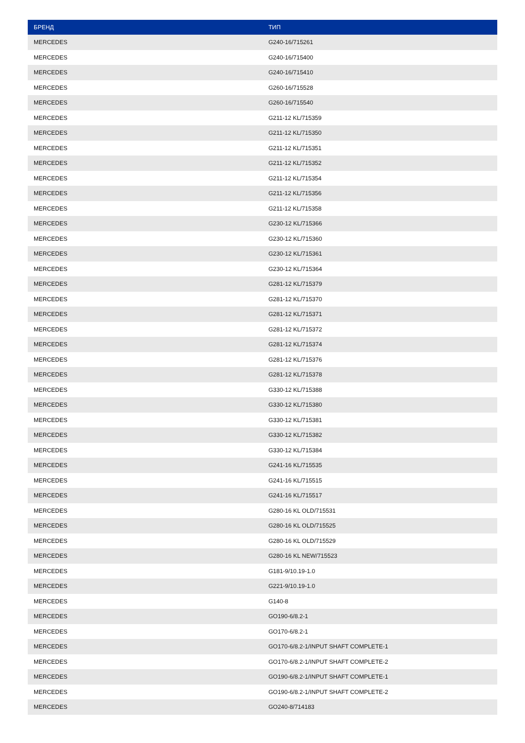| БРЕНД | ТИП |
| --- | --- |
| MERCEDES | G240-16/715261 |
| MERCEDES | G240-16/715400 |
| MERCEDES | G240-16/715410 |
| MERCEDES | G260-16/715528 |
| MERCEDES | G260-16/715540 |
| MERCEDES | G211-12 KL/715359 |
| MERCEDES | G211-12 KL/715350 |
| MERCEDES | G211-12 KL/715351 |
| MERCEDES | G211-12 KL/715352 |
| MERCEDES | G211-12 KL/715354 |
| MERCEDES | G211-12 KL/715356 |
| MERCEDES | G211-12 KL/715358 |
| MERCEDES | G230-12 KL/715366 |
| MERCEDES | G230-12 KL/715360 |
| MERCEDES | G230-12 KL/715361 |
| MERCEDES | G230-12 KL/715364 |
| MERCEDES | G281-12 KL/715379 |
| MERCEDES | G281-12 KL/715370 |
| MERCEDES | G281-12 KL/715371 |
| MERCEDES | G281-12 KL/715372 |
| MERCEDES | G281-12 KL/715374 |
| MERCEDES | G281-12 KL/715376 |
| MERCEDES | G281-12 KL/715378 |
| MERCEDES | G330-12 KL/715388 |
| MERCEDES | G330-12 KL/715380 |
| MERCEDES | G330-12 KL/715381 |
| MERCEDES | G330-12 KL/715382 |
| MERCEDES | G330-12 KL/715384 |
| MERCEDES | G241-16 KL/715535 |
| MERCEDES | G241-16 KL/715515 |
| MERCEDES | G241-16 KL/715517 |
| MERCEDES | G280-16 KL OLD/715531 |
| MERCEDES | G280-16 KL OLD/715525 |
| MERCEDES | G280-16 KL OLD/715529 |
| MERCEDES | G280-16 KL NEW/715523 |
| MERCEDES | G181-9/10.19-1.0 |
| MERCEDES | G221-9/10.19-1.0 |
| MERCEDES | G140-8 |
| MERCEDES | GO190-6/8.2-1 |
| MERCEDES | GO170-6/8.2-1 |
| MERCEDES | GO170-6/8.2-1/INPUT SHAFT COMPLETE-1 |
| MERCEDES | GO170-6/8.2-1/INPUT SHAFT COMPLETE-2 |
| MERCEDES | GO190-6/8.2-1/INPUT SHAFT COMPLETE-1 |
| MERCEDES | GO190-6/8.2-1/INPUT SHAFT COMPLETE-2 |
| MERCEDES | GO240-8/714183 |